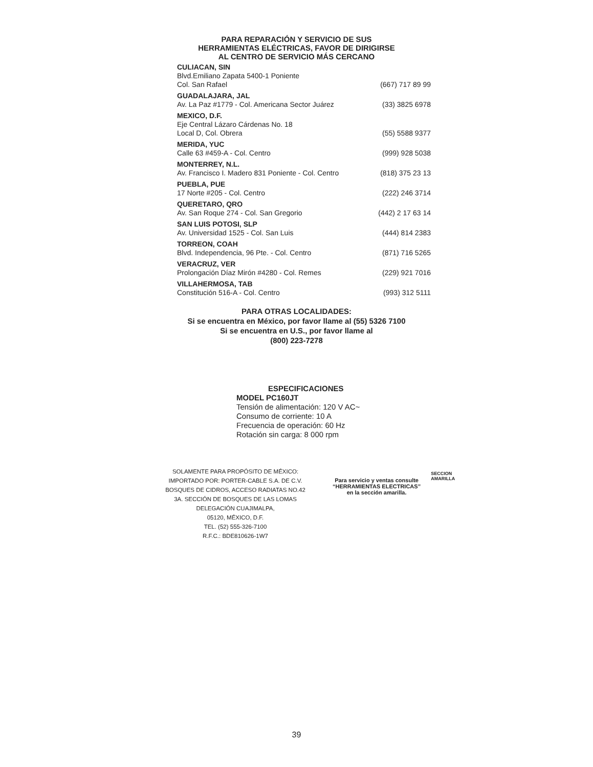PARA REPARACIÓN Y SERVICIO DE SUS
HERRAMIENTAS ELÉCTRICAS, FAVOR DE DIRIGIRSE
AL CENTRO DE SERVICIO MÁS CERCANO
CULIACAN, SIN
Blvd.Emiliano Zapata 5400-1 Poniente
Col. San Rafael (667) 717 89 99
GUADALAJARA, JAL
Av. La Paz #1779 - Col. Americana Sector Juárez (33) 3825 6978
MEXICO, D.F.
Eje Central Lázaro Cárdenas No. 18
Local D, Col. Obrera (55) 5588 9377
MERIDA, YUC
Calle 63 #459-A - Col. Centro (999) 928 5038
MONTERREY, N.L.
Av. Francisco I. Madero 831 Poniente - Col. Centro (818) 375 23 13
PUEBLA, PUE
17 Norte #205 - Col. Centro (222) 246 3714
QUERETARO, QRO
Av. San Roque 274 - Col. San Gregorio (442) 2 17 63 14
SAN LUIS POTOSI, SLP
Av. Universidad 1525 - Col. San Luis (444) 814 2383
TORREON, COAH
Blvd. Independencia, 96 Pte. - Col. Centro (871) 716 5265
VERACRUZ, VER
Prolongación Díaz Mirón #4280 - Col. Remes (229) 921 7016
VILLAHERMOSA, TAB
Constitución 516-A - Col. Centro (993) 312 5111
PARA OTRAS LOCALIDADES:
Si se encuentra en México, por favor llame al (55) 5326 7100
Si se encuentra en U.S., por favor llame al
(800) 223-7278
ESPECIFICACIONES
MODEL PC160JT
Tensión de alimentación: 120 V AC~
Consumo de corriente: 10 A
Frecuencia de operación: 60 Hz
Rotación sin carga: 8 000 rpm
SOLAMENTE PARA PROPÓSITO DE MÉXICO:
IMPORTADO POR: PORTER-CABLE S.A. DE C.V.
BOSQUES DE CIDROS, ACCESO RADIATAS NO.42
3A. SECCIÓN DE BOSQUES DE LAS LOMAS
DELEGACIÓN CUAJIMALPA,
05120, MÉXICO, D.F.
TEL. (52) 555-326-7100
R.F.C.: BDE810626-1W7
Para servicio y ventas consulte
“HERRAMIENTAS ELECTRICAS”
en la sección amarilla.
SECCION
AMARILLA
39